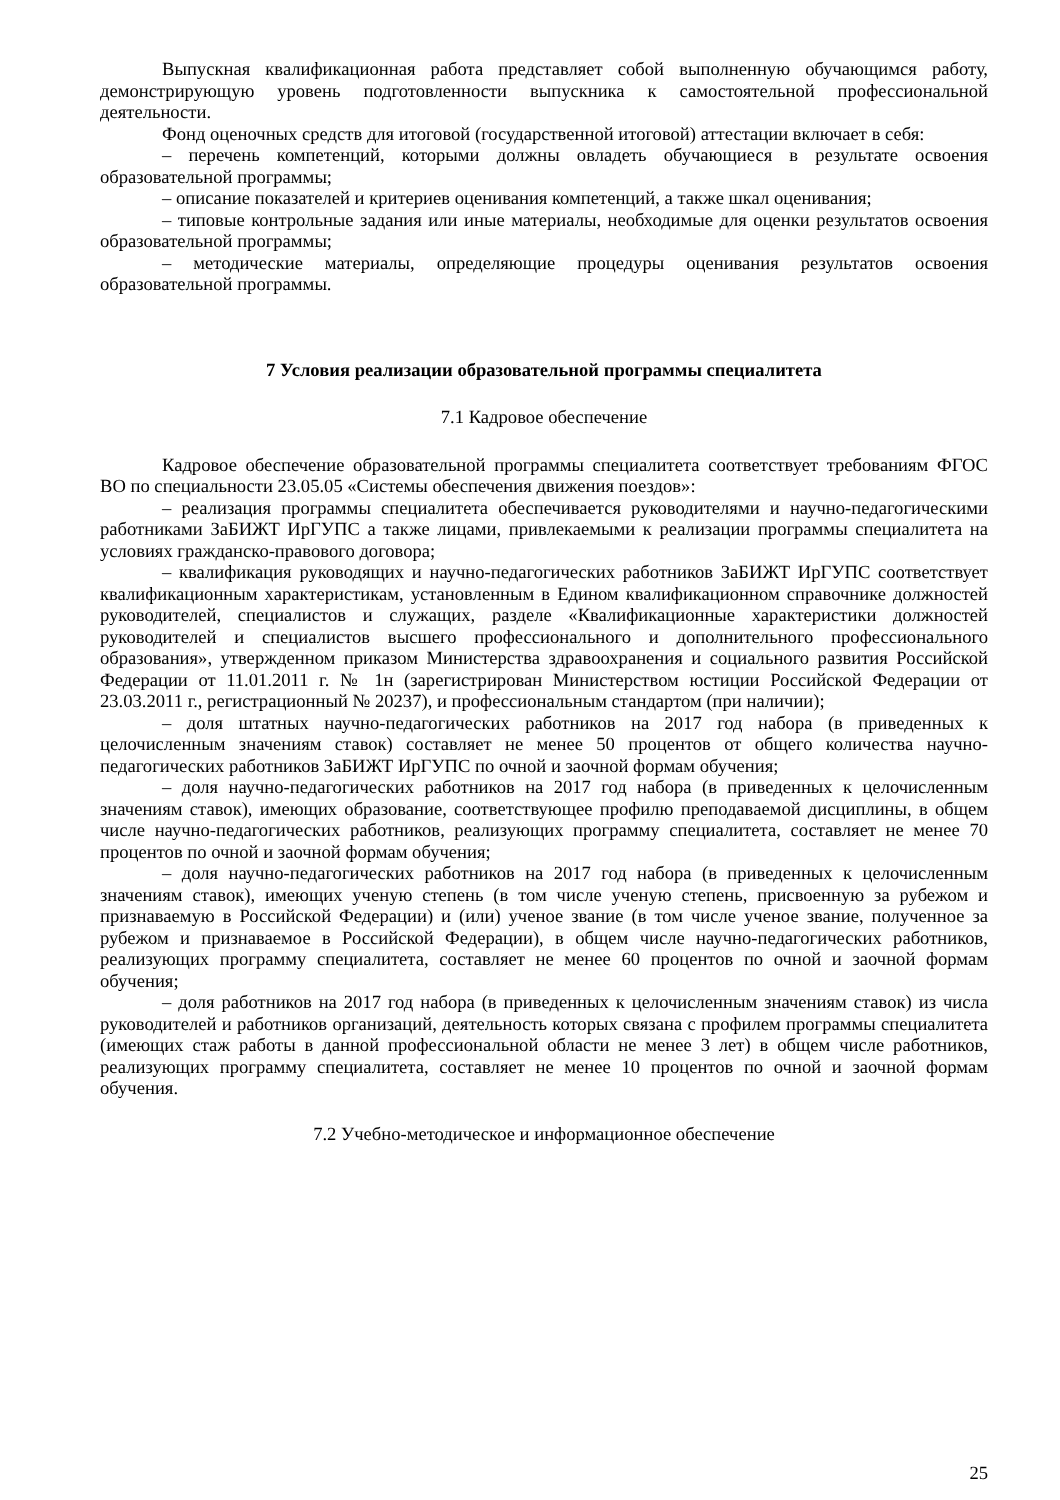Выпускная квалификационная работа представляет собой выполненную обучающимся работу, демонстрирующую уровень подготовленности выпускника к самостоятельной профессиональной деятельности.
Фонд оценочных средств для итоговой (государственной итоговой) аттестации включает в себя:
– перечень компетенций, которыми должны овладеть обучающиеся в результате освоения образовательной программы;
– описание показателей и критериев оценивания компетенций, а также шкал оценивания;
– типовые контрольные задания или иные материалы, необходимые для оценки результатов освоения образовательной программы;
– методические материалы, определяющие процедуры оценивания результатов освоения образовательной программы.
7 Условия реализации образовательной программы специалитета
7.1 Кадровое обеспечение
Кадровое обеспечение образовательной программы специалитета соответствует требованиям ФГОС ВО по специальности 23.05.05 «Системы обеспечения движения поездов»:
– реализация программы специалитета обеспечивается руководителями и научно-педагогическими работниками ЗаБИЖТ ИрГУПС а также лицами, привлекаемыми к реализации программы специалитета на условиях гражданско-правового договора;
– квалификация руководящих и научно-педагогических работников ЗаБИЖТ ИрГУПС соответствует квалификационным характеристикам, установленным в Едином квалификационном справочнике должностей руководителей, специалистов и служащих, разделе «Квалификационные характеристики должностей руководителей и специалистов высшего профессионального и дополнительного профессионального образования», утвержденном приказом Министерства здравоохранения и социального развития Российской Федерации от 11.01.2011 г. № 1н (зарегистрирован Министерством юстиции Российской Федерации от 23.03.2011 г., регистрационный № 20237), и профессиональным стандартом (при наличии);
– доля штатных научно-педагогических работников на 2017 год набора (в приведенных к целочисленным значениям ставок) составляет не менее 50 процентов от общего количества научно-педагогических работников ЗаБИЖТ ИрГУПС по очной и заочной формам обучения;
– доля научно-педагогических работников на 2017 год набора (в приведенных к целочисленным значениям ставок), имеющих образование, соответствующее профилю преподаваемой дисциплины, в общем числе научно-педагогических работников, реализующих программу специалитета, составляет не менее 70 процентов по очной и заочной формам обучения;
– доля научно-педагогических работников на 2017 год набора (в приведенных к целочисленным значениям ставок), имеющих ученую степень (в том числе ученую степень, присвоенную за рубежом и признаваемую в Российской Федерации) и (или) ученое звание (в том числе ученое звание, полученное за рубежом и признаваемое в Российской Федерации), в общем числе научно-педагогических работников, реализующих программу специалитета, составляет не менее 60 процентов по очной и заочной формам обучения;
– доля работников на 2017 год набора (в приведенных к целочисленным значениям ставок) из числа руководителей и работников организаций, деятельность которых связана с профилем программы специалитета (имеющих стаж работы в данной профессиональной области не менее 3 лет) в общем числе работников, реализующих программу специалитета, составляет не менее 10 процентов по очной и заочной формам обучения.
7.2 Учебно-методическое и информационное обеспечение
25